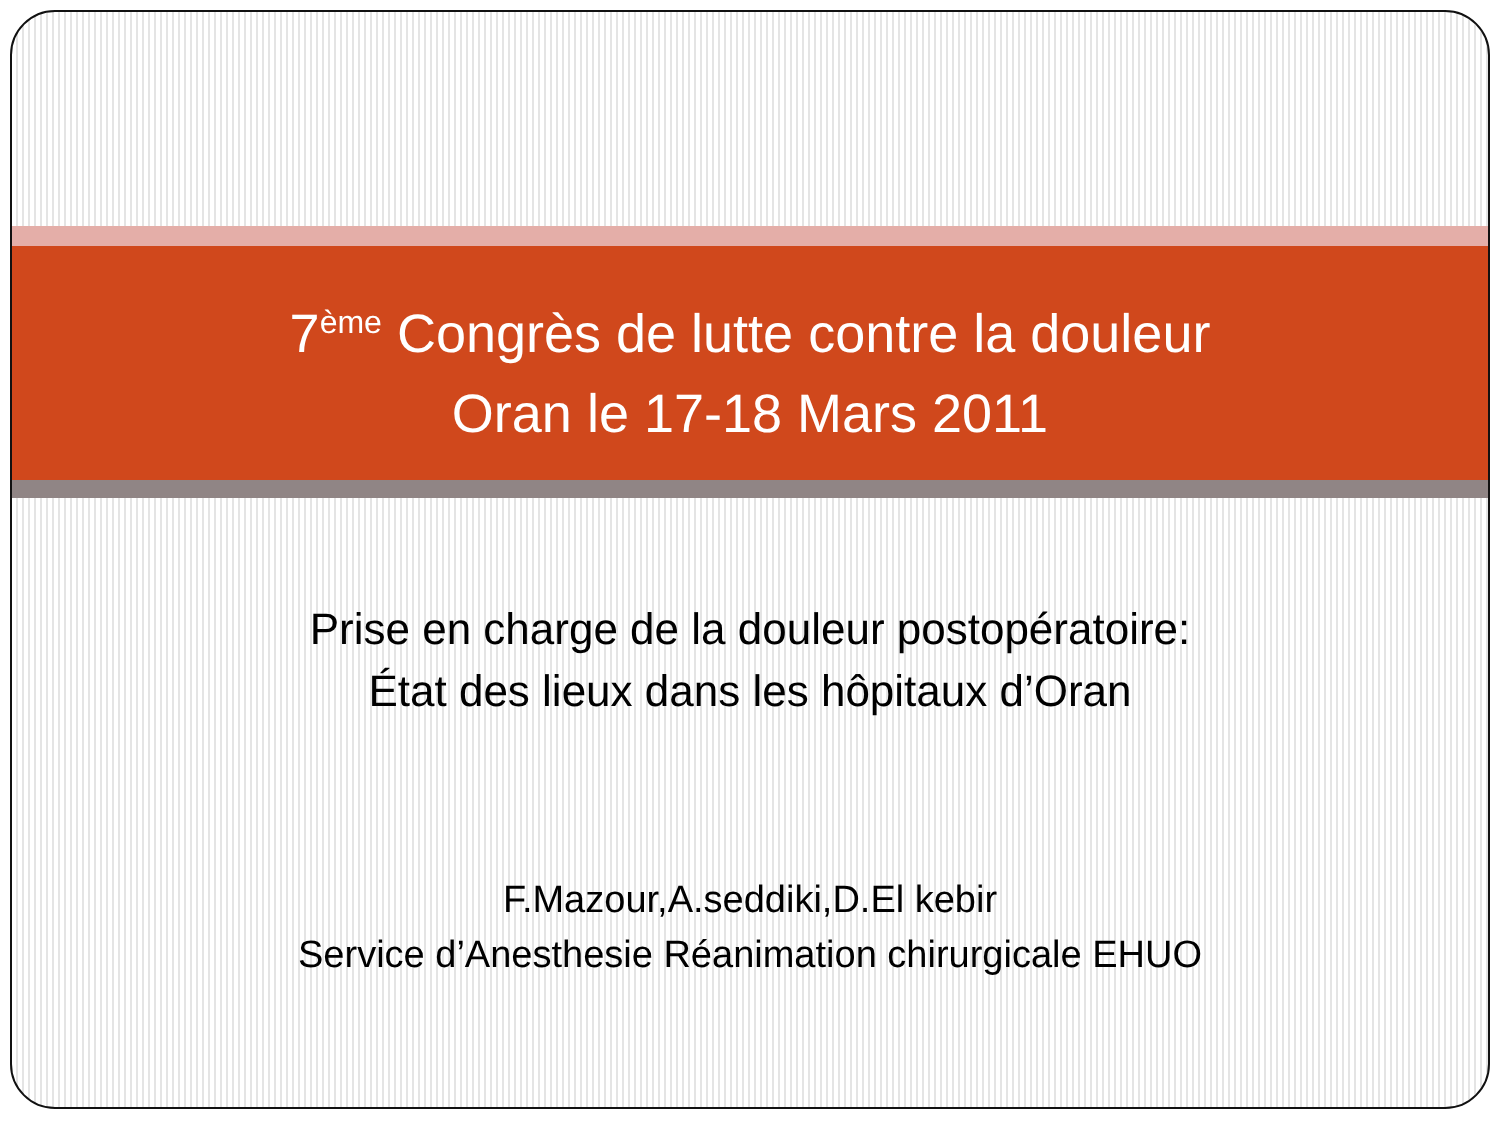7<sup>ème</sup> Congrès de lutte contre la douleur
Oran le 17-18 Mars 2011
Prise en charge de la douleur postopératoire:
État des lieux dans les hôpitaux d’Oran
F.Mazour,A.seddiki,D.El kebir
Service d’Anesthesie Réanimation chirurgicale EHUO